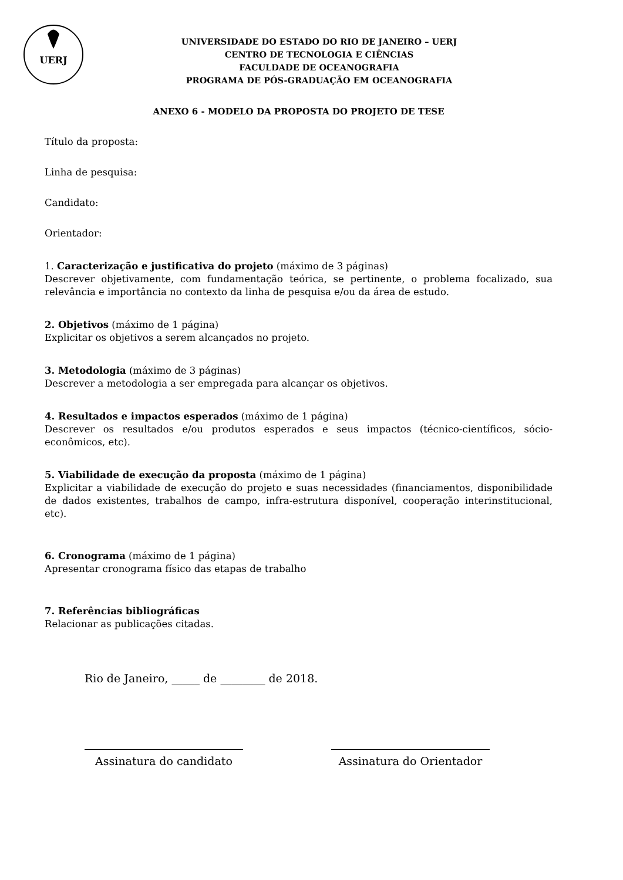UERJ
UNIVERSIDADE DO ESTADO DO RIO DE JANEIRO – UERJ
CENTRO DE TECNOLOGIA E CIÊNCIAS
FACULDADE DE OCEANOGRAFIA
PROGRAMA DE PÓS-GRADUAÇÃO EM OCEANOGRAFIA
ANEXO 6 - MODELO DA PROPOSTA DO PROJETO DE TESE
Título da proposta:
Linha de pesquisa:
Candidato:
Orientador:
1. Caracterização e justificativa do projeto (máximo de 3 páginas)
Descrever objetivamente, com fundamentação teórica, se pertinente, o problema focalizado, sua relevância e importância no contexto da linha de pesquisa e/ou da área de estudo.
2. Objetivos (máximo de 1 página)
Explicitar os objetivos a serem alcançados no projeto.
3. Metodologia (máximo de 3 páginas)
Descrever a metodologia a ser empregada para alcançar os objetivos.
4. Resultados e impactos esperados (máximo de 1 página)
Descrever os resultados e/ou produtos esperados e seus impactos (técnico-científicos, sócio-econômicos, etc).
5. Viabilidade de execução da proposta (máximo de 1 página)
Explicitar a viabilidade de execução do projeto e suas necessidades (financiamentos, disponibilidade de dados existentes, trabalhos de campo, infra-estrutura disponível, cooperação interinstitucional, etc).
6. Cronograma (máximo de 1 página)
Apresentar cronograma físico das etapas de trabalho
7. Referências bibliográficas
Relacionar as publicações citadas.
Rio de Janeiro, _____ de ________ de 2018.
Assinatura do candidato Assinatura do Orientador